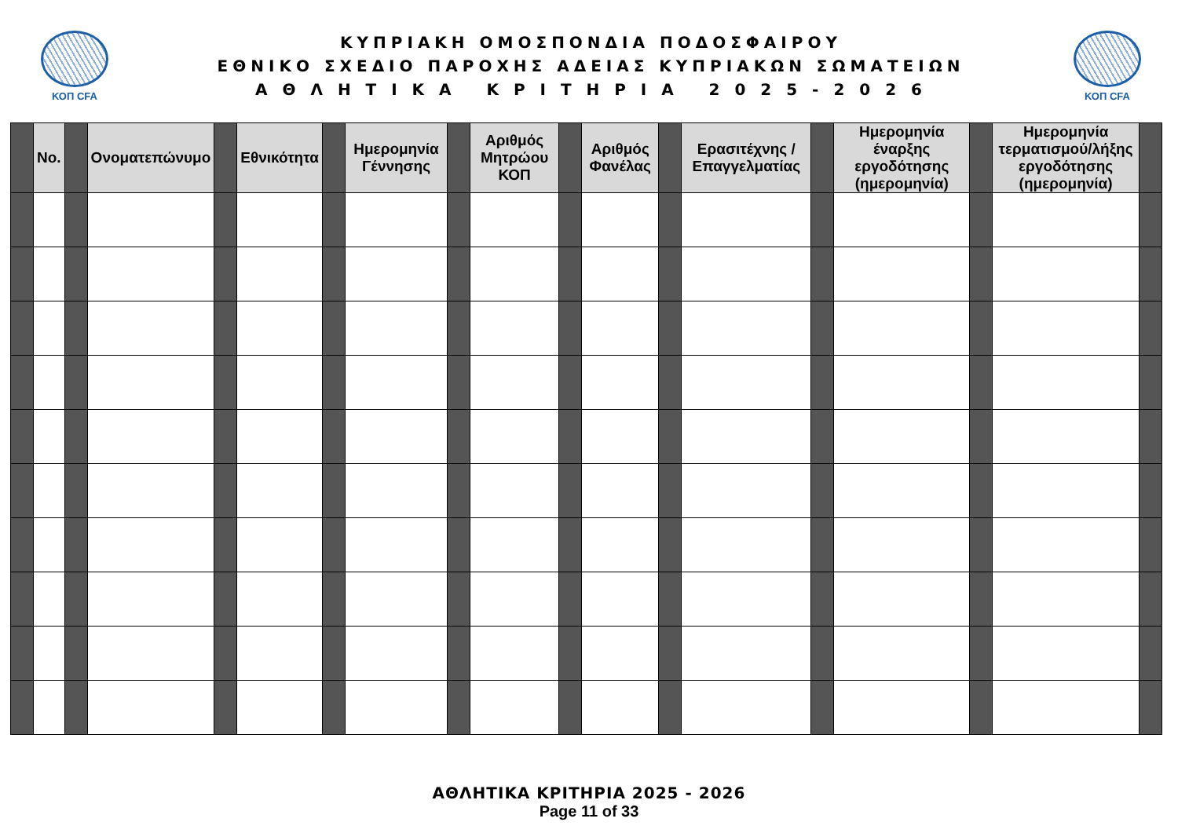ΚΟΠ CFA
ΚΥΠΡΙΑΚΗ ΟΜΟΣΠΟΝΔΙΑ ΠΟΔΟΣΦΑΙΡΟΥ
ΕΘΝΙΚΟ ΣΧΕΔΙΟ ΠΑΡΟΧΗΣ ΑΔΕΙΑΣ ΚΥΠΡΙΑΚΩΝ ΣΩΜΑΤΕΙΩΝ
Α Θ Λ Η Τ Ι Κ Α Κ Ρ Ι Τ Η Ρ Ι Α 2 0 2 5 - 2 0 2 6
ΚΟΠ CFA
| | No. | | Ονοματεπώνυμο | | Εθνικότητα | | Ημερομηνία Γέννησης | | Αριθμός Μητρώου ΚΟΠ | | Αριθμός Φανέλας | | Ερασιτέχνης / Επαγγελματίας | | Ημερομηνία έναρξης εργοδότησης (ημερομηνία) | | Ημερομηνία τερματισμού/λήξης εργοδότησης (ημερομηνία) | |
| --- | --- | --- | --- | --- | --- | --- | --- | --- | --- | --- | --- | --- | --- | --- | --- | --- | --- | --- |
ΑΘΛΗΤΙΚΑ ΚΡΙΤΗΡΙΑ 2025 - 2026
Page 11 of 33